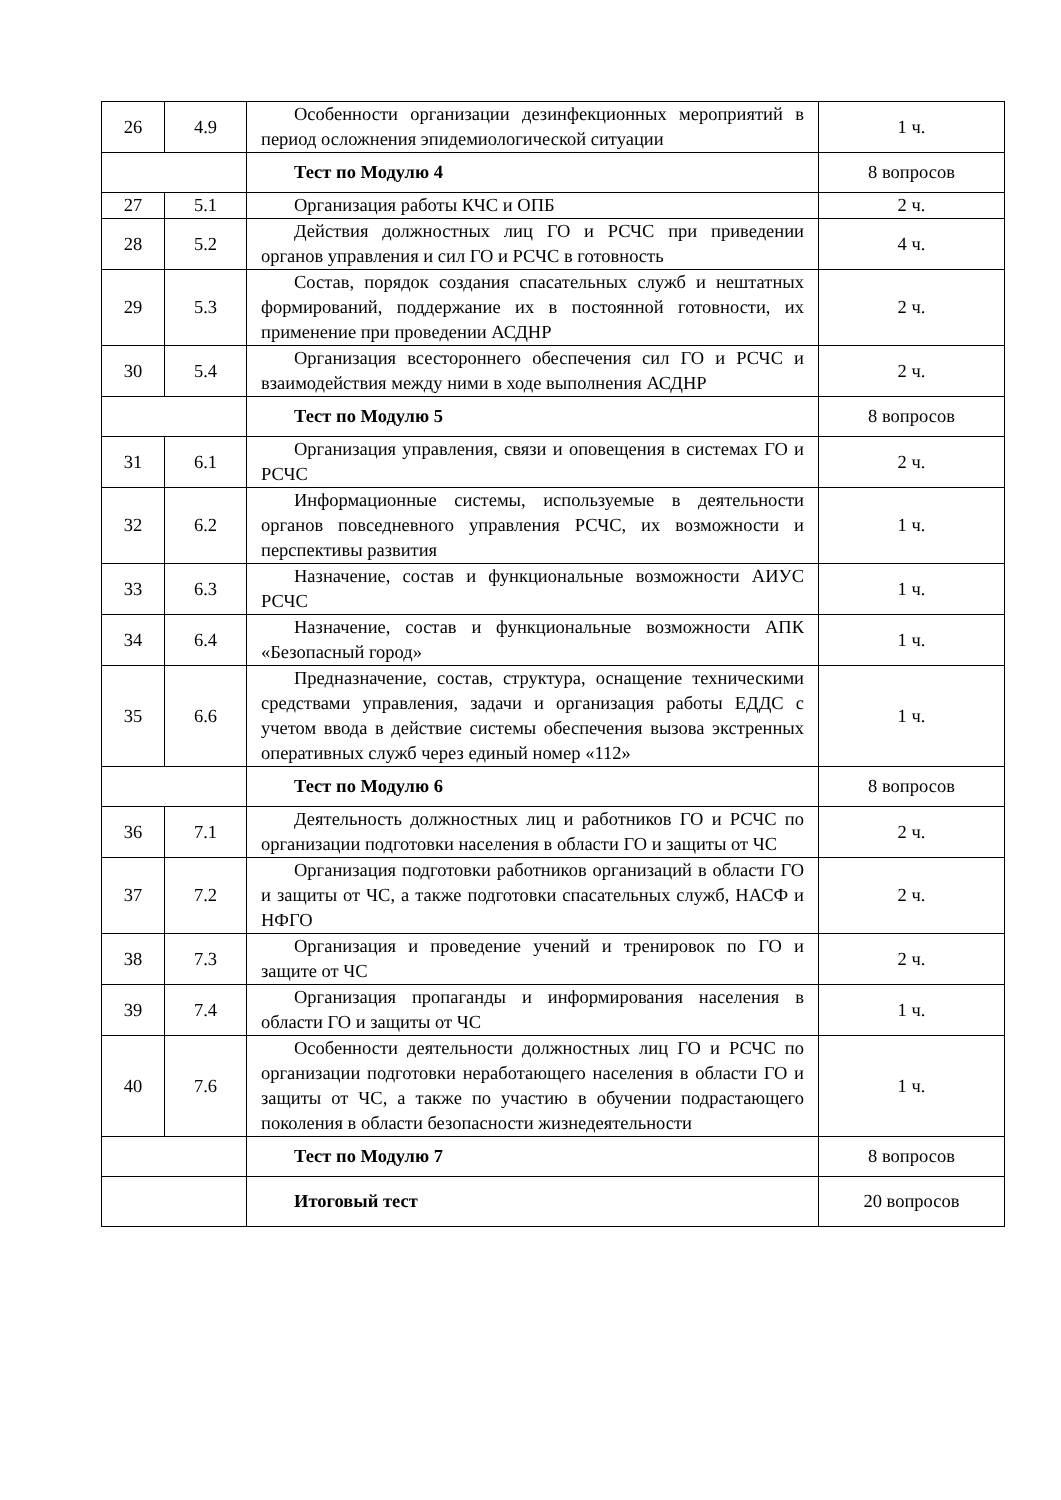| 26 | 4.9 | Особенности организации дезинфекционных мероприятий в период осложнения эпидемиологической ситуации | 1 ч. |
| | | Тест по Модулю 4 | 8 вопросов |
| 27 | 5.1 | Организация работы КЧС и ОПБ | 2 ч. |
| 28 | 5.2 | Действия должностных лиц ГО и РСЧС при приведении органов управления и сил ГО и РСЧС в готовность | 4 ч. |
| 29 | 5.3 | Состав, порядок создания спасательных служб и нештатных формирований, поддержание их в постоянной готовности, их применение при проведении АСДНР | 2 ч. |
| 30 | 5.4 | Организация всестороннего обеспечения сил ГО и РСЧС и взаимодействия между ними в ходе выполнения АСДНР | 2 ч. |
| | | Тест по Модулю 5 | 8 вопросов |
| 31 | 6.1 | Организация управления, связи и оповещения в системах ГО и РСЧС | 2 ч. |
| 32 | 6.2 | Информационные системы, используемые в деятельности органов повседневного управления РСЧС, их возможности и перспективы развития | 1 ч. |
| 33 | 6.3 | Назначение, состав и функциональные возможности АИУС РСЧС | 1 ч. |
| 34 | 6.4 | Назначение, состав и функциональные возможности АПК «Безопасный город» | 1 ч. |
| 35 | 6.6 | Предназначение, состав, структура, оснащение техническими средствами управления, задачи и организация работы ЕДДС с учетом ввода в действие системы обеспечения вызова экстренных оперативных служб через единый номер «112» | 1 ч. |
| | | Тест по Модулю 6 | 8 вопросов |
| 36 | 7.1 | Деятельность должностных лиц и работников ГО и РСЧС по организации подготовки населения в области ГО и защиты от ЧС | 2 ч. |
| 37 | 7.2 | Организация подготовки работников организаций в области ГО и защиты от ЧС, а также подготовки спасательных служб, НАСФ и НФГО | 2 ч. |
| 38 | 7.3 | Организация и проведение учений и тренировок по ГО и защите от ЧС | 2 ч. |
| 39 | 7.4 | Организация пропаганды и информирования населения в области ГО и защиты от ЧС | 1 ч. |
| 40 | 7.6 | Особенности деятельности должностных лиц ГО и РСЧС по организации подготовки неработающего населения в области ГО и защиты от ЧС, а также по участию в обучении подрастающего поколения в области безопасности жизнедеятельности | 1 ч. |
| | | Тест по Модулю 7 | 8 вопросов |
| | | Итоговый тест | 20 вопросов |